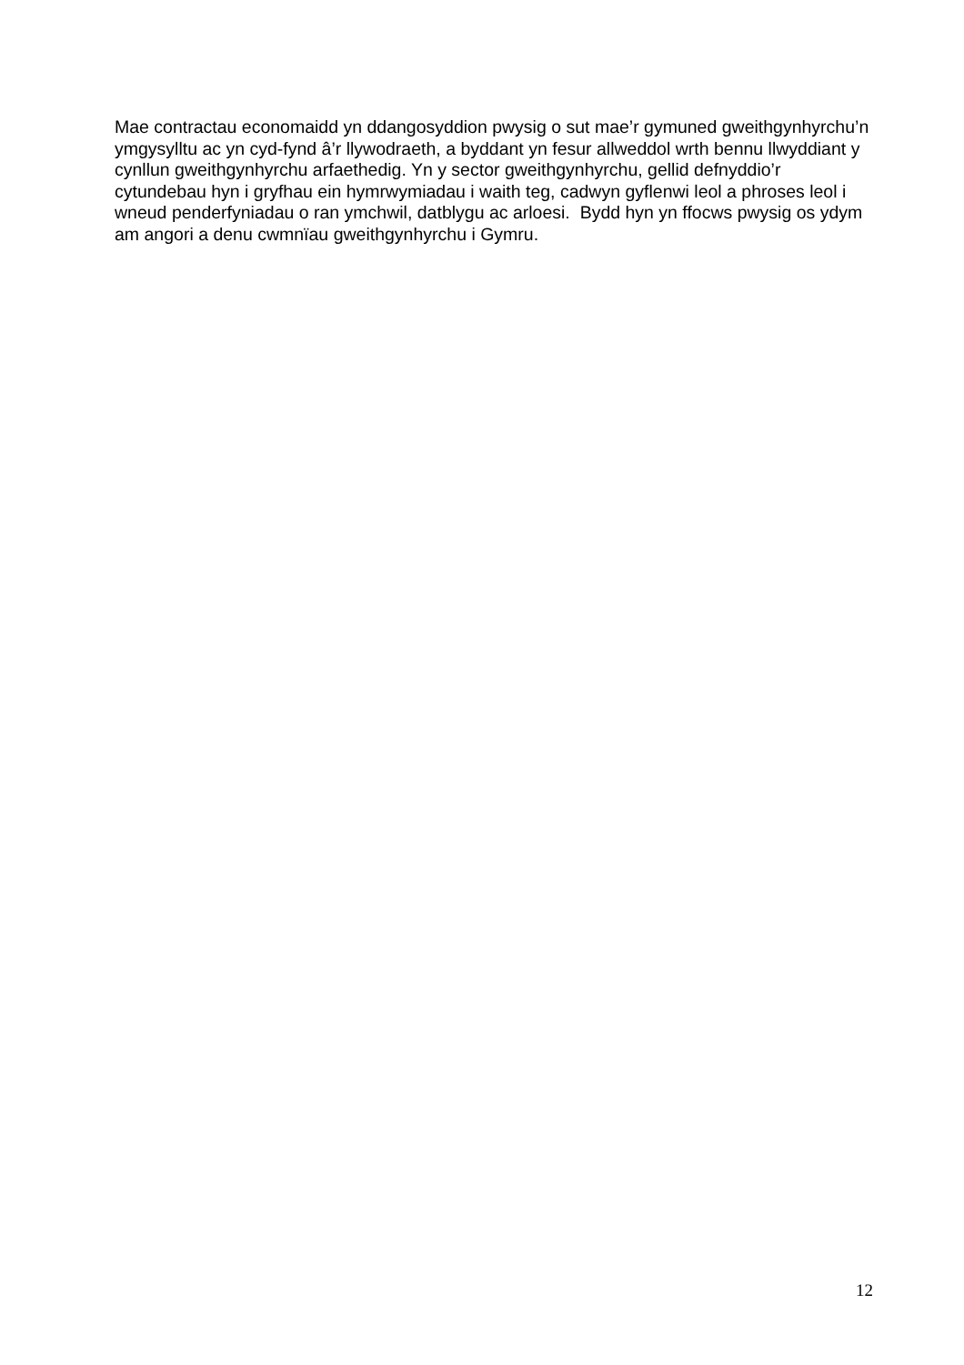Mae contractau economaidd yn ddangosyddion pwysig o sut mae’r gymuned gweithgynhyrchu’n ymgysylltu ac yn cyd-fynd â’r llywodraeth, a byddant yn fesur allweddol wrth bennu llwyddiant y cynllun gweithgynhyrchu arfaethedig. Yn y sector gweithgynhyrchu, gellid defnyddio’r cytundebau hyn i gryfhau ein hymrwymiadau i waith teg, cadwyn gyflenwi leol a phroses leol i wneud penderfyniadau o ran ymchwil, datblygu ac arloesi. Bydd hyn yn ffocws pwysig os ydym am angori a denu cwmnïau gweithgynhyrchu i Gymru.
12